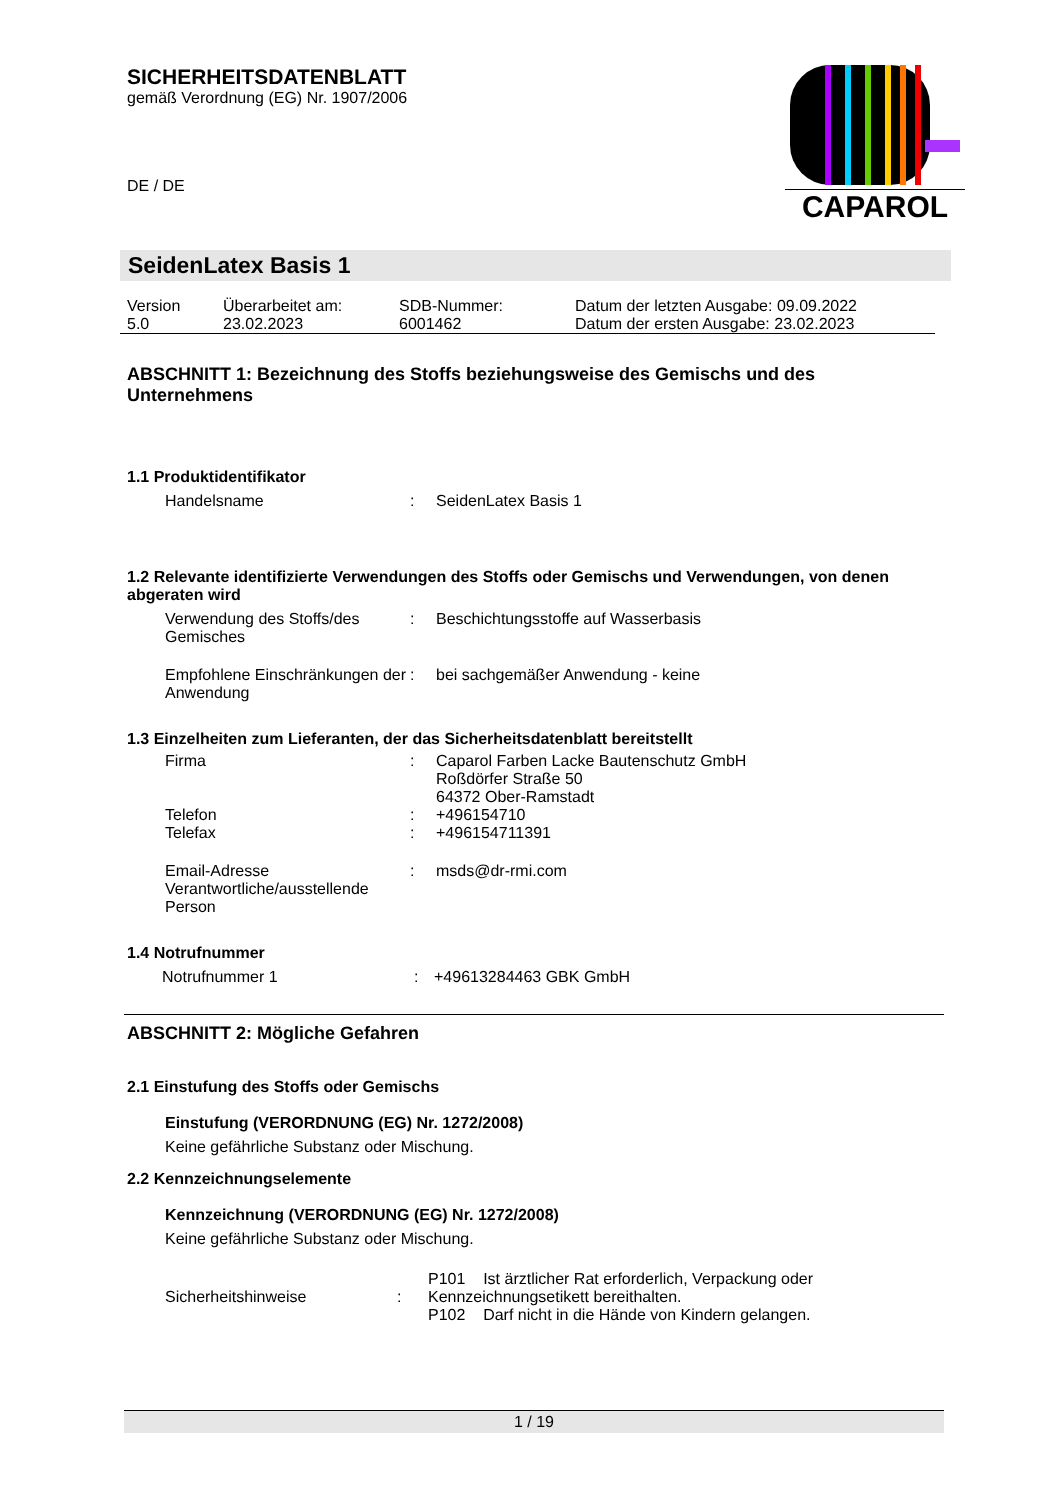SICHERHEITSDATENBLATT
gemäß Verordnung (EG) Nr. 1907/2006
DE / DE
CAPAROL
SeidenLatex Basis 1
| Version 5.0 | Überarbeitet am: 23.02.2023 | SDB-Nummer: 6001462 | Datum der letzten Ausgabe: 09.09.2022 Datum der ersten Ausgabe: 23.02.2023 |
ABSCHNITT 1: Bezeichnung des Stoffs beziehungsweise des Gemischs und des Unternehmens
1.1 Produktidentifikator
| Handelsname | : | SeidenLatex Basis 1 |
1.2 Relevante identifizierte Verwendungen des Stoffs oder Gemischs und Verwendungen, von denen abgeraten wird
| Verwendung des Stoffs/des Gemisches | : | Beschichtungsstoffe auf Wasserbasis |
| Empfohlene Einschränkungen der Anwendung | : | bei sachgemäßer Anwendung - keine |
1.3 Einzelheiten zum Lieferanten, der das Sicherheitsdatenblatt bereitstellt
| Firma | : | Caparol Farben Lacke Bautenschutz GmbH Roßdörfer Straße 50 64372 Ober-Ramstadt |
| Telefon | : | +496154710 |
| Telefax | : | +496154711391 |
| Email-Adresse Verantwortliche/ausstellende Person | : | msds@dr-rmi.com |
1.4 Notrufnummer
| Notrufnummer 1 | : | +49613284463 GBK GmbH |
ABSCHNITT 2: Mögliche Gefahren
2.1 Einstufung des Stoffs oder Gemischs
Einstufung (VERORDNUNG (EG) Nr. 1272/2008)
Keine gefährliche Substanz oder Mischung.
2.2 Kennzeichnungselemente
Kennzeichnung (VERORDNUNG (EG) Nr. 1272/2008)
Keine gefährliche Substanz oder Mischung.
| Sicherheitshinweise | : | P101 Ist ärztlicher Rat erforderlich, Verpackung oder Kennzeichnungsetikett bereithalten. P102 Darf nicht in die Hände von Kindern gelangen. |
1 / 19